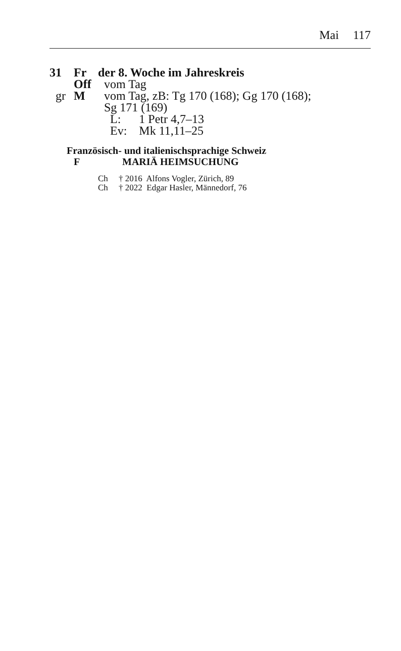Mai 117
31 Fr der 8. Woche im Jahreskreis
Off vom Tag
gr M vom Tag, zB: Tg 170 (168); Gg 170 (168);
Sg 171 (169)
L: 1 Petr 4,7–13
Ev: Mk 11,11–25
Französisch- und italienischsprachige Schweiz
F MARIÄ HEIMSUCHUNG
Ch † 2016 Alfons Vogler, Zürich, 89
Ch † 2022 Edgar Hasler, Männedorf, 76